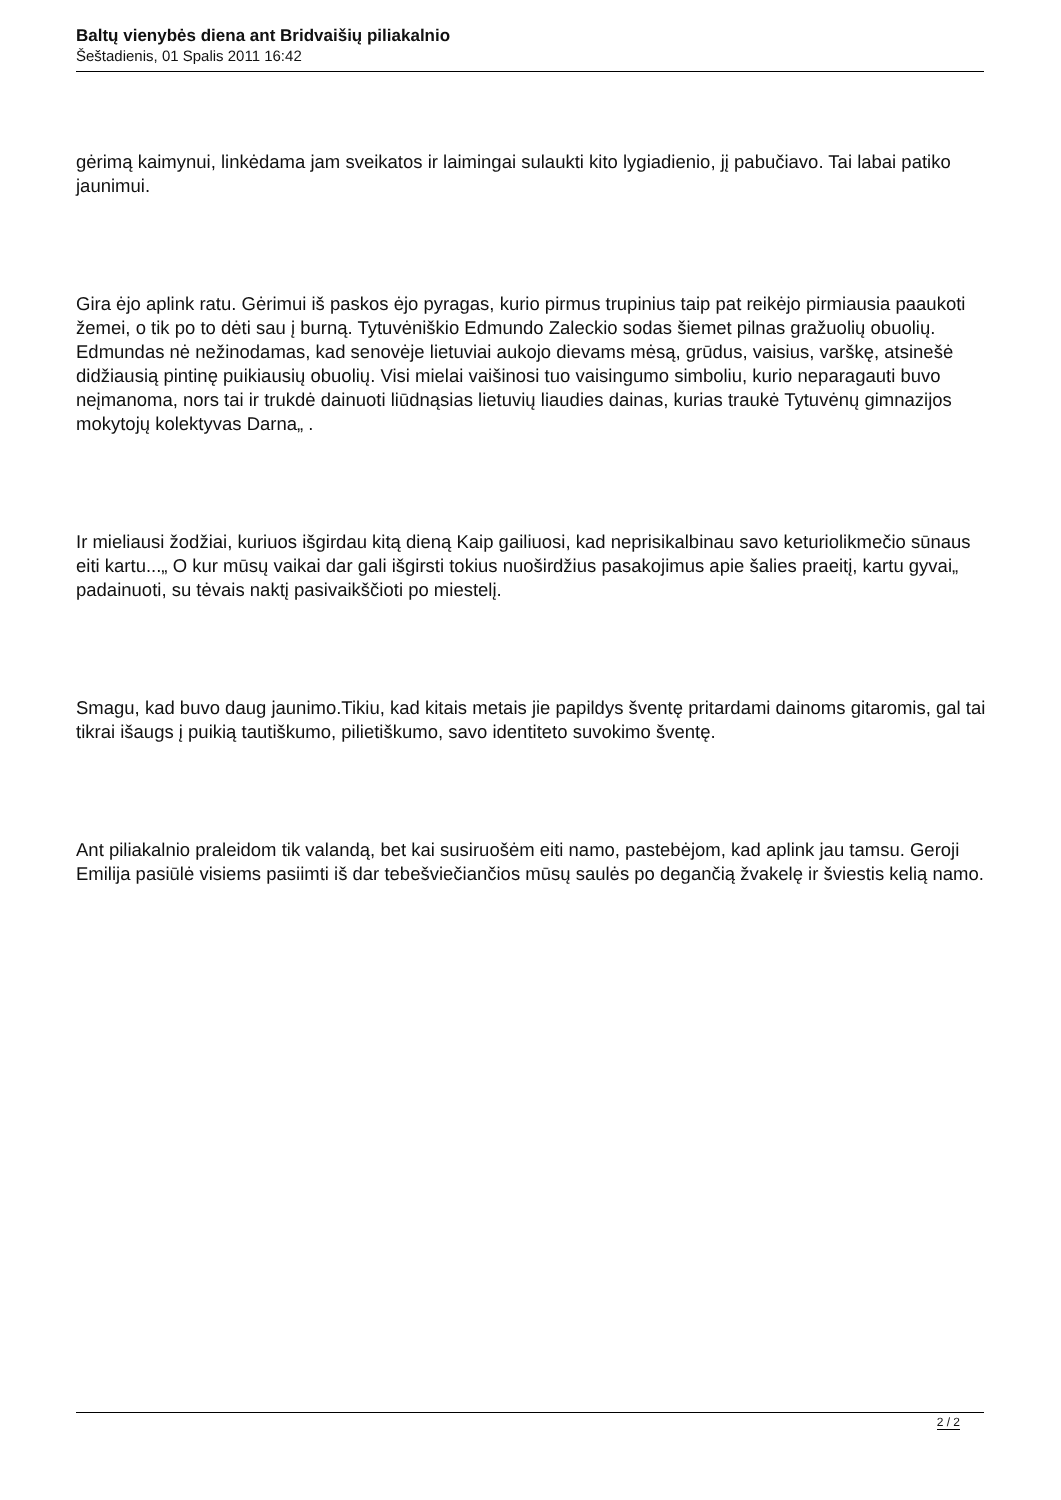Baltų vienybės diena ant Bridvaišių piliakalnio
Šeštadienis, 01 Spalis 2011 16:42
gėrimą kaimynui, linkėdama jam sveikatos ir laimingai sulaukti kito lygiadienio, jį pabučiavo. Tai labai patiko jaunimui.
Gira ėjo aplink ratu. Gėrimui iš paskos ėjo pyragas, kurio pirmus trupinius taip pat reikėjo pirmiausia paaukoti žemei, o tik po to dėti sau į burną. Tytuvėniškio Edmundo Zaleckio sodas šiemet pilnas gražuolių obuolių. Edmundas nė nežinodamas, kad senovėje lietuviai aukojo dievams mėsą, grūdus, vaisius, varškę, atsinešė didžiausią pintinę puikiausių obuolių. Visi mielai vaišinosi tuo vaisingumo simboliu, kurio neparagauti buvo neįmanoma, nors tai ir trukdė dainuoti liūdnąsias lietuvių liaudies dainas, kurias traukė Tytuvėnų gimnazijos mokytojų kolektyvas Darna„ .
Ir mieliausi žodžiai, kuriuos išgirdau kitą dieną Kaip gailiuosi, kad neprisikalbinau savo keturiolikmečio sūnaus eiti kartu...„ O kur mūsų vaikai dar gali išgirsti tokius nuoširdžius pasakojimus apie šalies praeitį, kartu gyvai„ padainuoti, su tėvais naktį pasivaikščioti po miestelį.
Smagu, kad buvo daug jaunimo.Tikiu, kad kitais metais jie papildys šventę pritardami dainoms gitaromis, gal tai tikrai išaugs į puikią tautiškumo, pilietiškumo, savo identiteto suvokimo šventę.
Ant piliakalnio praleidom tik valandą, bet kai susiruošėm eiti namo, pastebėjom, kad aplink jau tamsu. Geroji Emilija pasiūlė visiems pasiimti iš dar tebešviečiančios mūsų saulės po degančią žvakelę ir šviestis kelią namo.
2 / 2